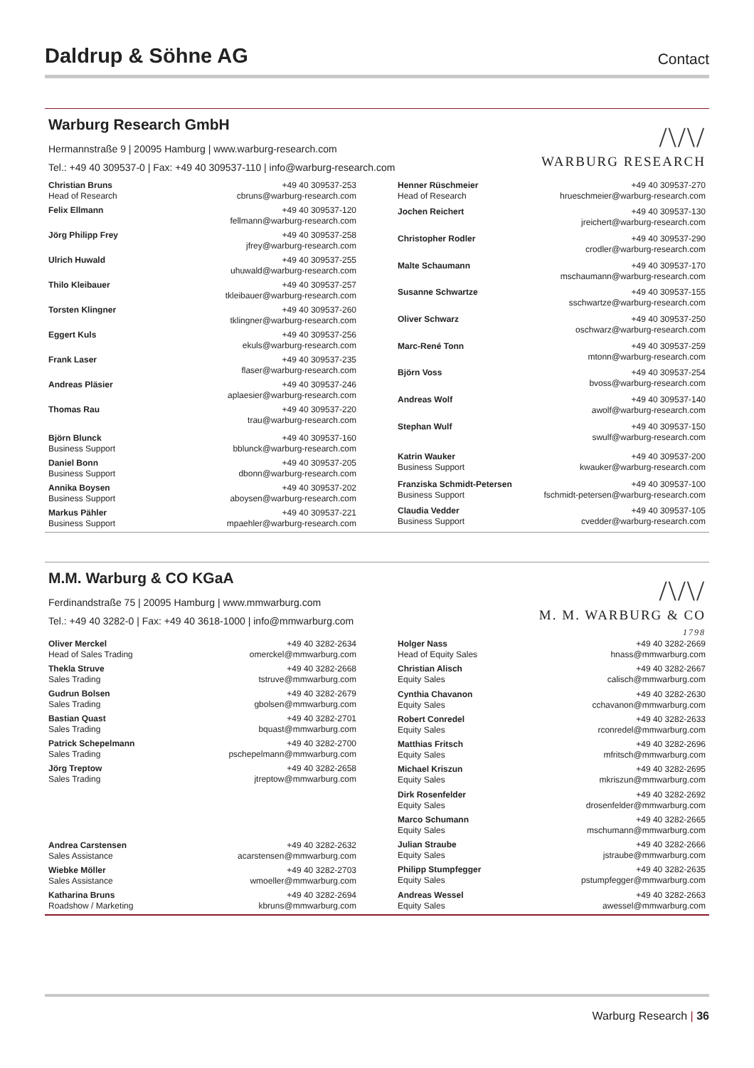Daldrup & Söhne AG
Contact
Warburg Research GmbH
Hermannstraße 9 | 20095 Hamburg | www.warburg-research.com
Tel.: +49 40 309537-0 | Fax: +49 40 309537-110 | info@warburg-research.com
/\/\/
WARBURG RESEARCH
| Christian Bruns Head of Research | +49 40 309537-253 cbruns@warburg-research.com |
| Felix Ellmann | +49 40 309537-120 fellmann@warburg-research.com |
| Jörg Philipp Frey | +49 40 309537-258 jfrey@warburg-research.com |
| Ulrich Huwald | +49 40 309537-255 uhuwald@warburg-research.com |
| Thilo Kleibauer | +49 40 309537-257 tkleibauer@warburg-research.com |
| Torsten Klingner | +49 40 309537-260 tklingner@warburg-research.com |
| Eggert Kuls | +49 40 309537-256 ekuls@warburg-research.com |
| Frank Laser | +49 40 309537-235 flaser@warburg-research.com |
| Andreas Pläsier | +49 40 309537-246 aplaesier@warburg-research.com |
| Thomas Rau | +49 40 309537-220 trau@warburg-research.com |
| Björn Blunck Business Support | +49 40 309537-160 bblunck@warburg-research.com |
| Daniel Bonn Business Support | +49 40 309537-205 dbonn@warburg-research.com |
| Annika Boysen Business Support | +49 40 309537-202 aboysen@warburg-research.com |
| Markus Pähler Business Support | +49 40 309537-221 mpaehler@warburg-research.com |
| Henner Rüschmeier Head of Research | +49 40 309537-270 hrueschmeier@warburg-research.com |
| Jochen Reichert | +49 40 309537-130 jreichert@warburg-research.com |
| Christopher Rodler | +49 40 309537-290 crodler@warburg-research.com |
| Malte Schaumann | +49 40 309537-170 mschaumann@warburg-research.com |
| Susanne Schwartze | +49 40 309537-155 sschwartze@warburg-research.com |
| Oliver Schwarz | +49 40 309537-250 oschwarz@warburg-research.com |
| Marc-René Tonn | +49 40 309537-259 mtonn@warburg-research.com |
| Björn Voss | +49 40 309537-254 bvoss@warburg-research.com |
| Andreas Wolf | +49 40 309537-140 awolf@warburg-research.com |
| Stephan Wulf | +49 40 309537-150 swulf@warburg-research.com |
| Katrin Wauker Business Support | +49 40 309537-200 kwauker@warburg-research.com |
| Franziska Schmidt-Petersen Business Support | +49 40 309537-100 fschmidt-petersen@warburg-research.com |
| Claudia Vedder Business Support | +49 40 309537-105 cvedder@warburg-research.com |
M.M. Warburg & CO KGaA
Ferdinandstraße 75 | 20095 Hamburg | www.mmwarburg.com
Tel.: +49 40 3282-0 | Fax: +49 40 3618-1000 | info@mmwarburg.com
/\/\/
M. M. WARBURG & CO
1798
| Oliver Merckel Head of Sales Trading | +49 40 3282-2634 omerckel@mmwarburg.com |
| Thekla Struve Sales Trading | +49 40 3282-2668 tstruve@mmwarburg.com |
| Gudrun Bolsen Sales Trading | +49 40 3282-2679 gbolsen@mmwarburg.com |
| Bastian Quast Sales Trading | +49 40 3282-2701 bquast@mmwarburg.com |
| Patrick Schepelmann Sales Trading | +49 40 3282-2700 pschepelmann@mmwarburg.com |
| Jörg Treptow Sales Trading | +49 40 3282-2658 jtreptow@mmwarburg.com |
| Andrea Carstensen Sales Assistance | +49 40 3282-2632 acarstensen@mmwarburg.com |
| Wiebke Möller Sales Assistance | +49 40 3282-2703 wmoeller@mmwarburg.com |
| Katharina Bruns Roadshow / Marketing | +49 40 3282-2694 kbruns@mmwarburg.com |
| Holger Nass Head of Equity Sales | +49 40 3282-2669 hnass@mmwarburg.com |
| Christian Alisch Equity Sales | +49 40 3282-2667 calisch@mmwarburg.com |
| Cynthia Chavanon Equity Sales | +49 40 3282-2630 cchavanon@mmwarburg.com |
| Robert Conredel Equity Sales | +49 40 3282-2633 rconredel@mmwarburg.com |
| Matthias Fritsch Equity Sales | +49 40 3282-2696 mfritsch@mmwarburg.com |
| Michael Kriszun Equity Sales | +49 40 3282-2695 mkriszun@mmwarburg.com |
| Dirk Rosenfelder Equity Sales | +49 40 3282-2692 drosenfelder@mmwarburg.com |
| Marco Schumann Equity Sales | +49 40 3282-2665 mschumann@mmwarburg.com |
| Julian Straube Equity Sales | +49 40 3282-2666 jstraube@mmwarburg.com |
| Philipp Stumpfegger Equity Sales | +49 40 3282-2635 pstumpfegger@mmwarburg.com |
| Andreas Wessel Equity Sales | +49 40 3282-2663 awessel@mmwarburg.com |
Warburg Research | 36